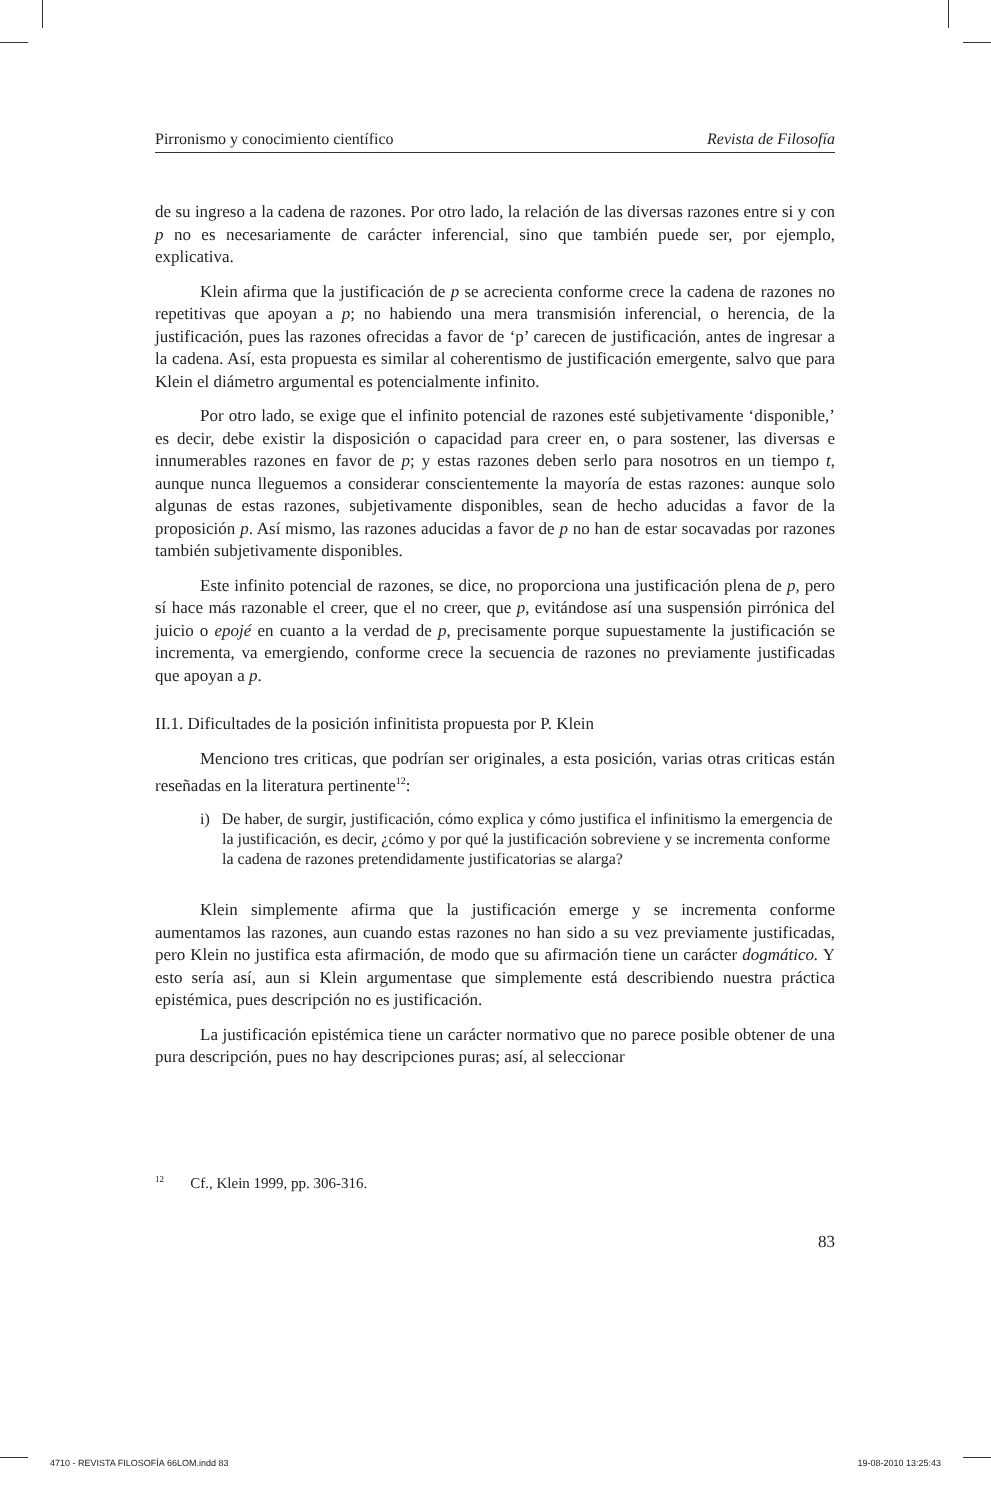Pirronismo y conocimiento científico Revista de Filosofía
de su ingreso a la cadena de razones. Por otro lado, la relación de las diversas razones entre si y con p no es necesariamente de carácter inferencial, sino que también puede ser, por ejemplo, explicativa.
Klein afirma que la justificación de p se acrecienta conforme crece la cadena de razones no repetitivas que apoyan a p; no habiendo una mera transmisión inferencial, o herencia, de la justificación, pues las razones ofrecidas a favor de ‘p’ carecen de justificación, antes de ingresar a la cadena. Así, esta propuesta es similar al coherentismo de justificación emergente, salvo que para Klein el diámetro argumental es potencialmente infinito.
Por otro lado, se exige que el infinito potencial de razones esté subjetivamente ‘disponible,’ es decir, debe existir la disposición o capacidad para creer en, o para sostener, las diversas e innumerables razones en favor de p; y estas razones deben serlo para nosotros en un tiempo t, aunque nunca lleguemos a considerar conscientemente la mayoría de estas razones: aunque solo algunas de estas razones, subjetivamente disponibles, sean de hecho aducidas a favor de la proposición p. Así mismo, las razones aducidas a favor de p no han de estar socavadas por razones también subjetivamente disponibles.
Este infinito potencial de razones, se dice, no proporciona una justificación plena de p, pero sí hace más razonable el creer, que el no creer, que p, evitándose así una suspensión pirrónica del juicio o epojé en cuanto a la verdad de p, precisamente porque supuestamente la justificación se incrementa, va emergiendo, conforme crece la secuencia de razones no previamente justificadas que apoyan a p.
II.1. Dificultades de la posición infinitista propuesta por P. Klein
Menciono tres criticas, que podrían ser originales, a esta posición, varias otras criticas están reseñadas en la literatura pertinente<sup>12</sup>:
i) De haber, de surgir, justificación, cómo explica y cómo justifica el infinitismo la emergencia de la justificación, es decir, ¿cómo y por qué la justificación sobreviene y se incrementa conforme la cadena de razones pretendidamente justificatorias se alarga?
Klein simplemente afirma que la justificación emerge y se incrementa conforme aumentamos las razones, aun cuando estas razones no han sido a su vez previamente justificadas, pero Klein no justifica esta afirmación, de modo que su afirmación tiene un carácter dogmático. Y esto sería así, aun si Klein argumentase que simplemente está describiendo nuestra práctica epistémica, pues descripción no es justificación.
La justificación epistémica tiene un carácter normativo que no parece posible obtener de una pura descripción, pues no hay descripciones puras; así, al seleccionar
<sup>12</sup> Cf., Klein 1999, pp. 306-316.
83
4710 - REVISTA FILOSOFÍA 66LOM.indd 83 19-08-2010 13:25:43